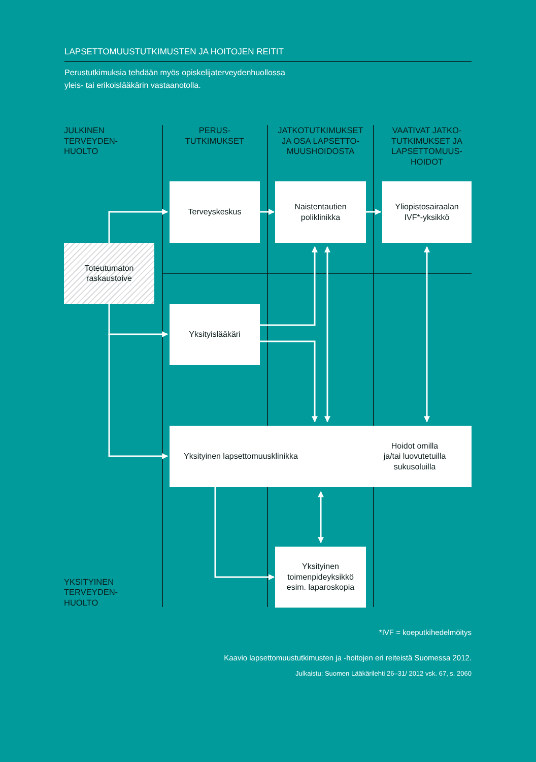LAPSETTOMUUSTUTKIMUSTEN JA HOITOJEN REITIT
Perustutkimuksia tehdään myös opiskelijaterveydenhuollossa
yleis- tai erikoislääkärin vastaanotolla.
JULKINEN
TERVEYDEN-
HUOLTO
PERUS-
TUTKIMUKSET
JATKOTUTKIMUKSET
JA OSA LAPSETTO-
MUUSHOIDOSTA
VAATIVAT JATKO-
TUTKIMUKSET JA
LAPSETTOMUUS-
HOIDOT
Terveyskeskus
Naistentautien
poliklinikka
Yliopistosairaalan
IVF*-yksikkö
Toteutumaton
raskaustoive
Yksityislääkäri
Yksityinen lapsettomuusklinikka Hoidot omilla
ja/tai luovutetuilla
sukusoluilla
Yksityinen
toimenpideyksikkö
esim. laparoskopia
YKSITYINEN
TERVEYDEN-
HUOLTO
*IVF = koeputkihedelmöitys
Kaavio lapsettomuustutkimusten ja -hoitojen eri reiteistä Suomessa 2012.
Julkaistu: Suomen Lääkärilehti 26–31/ 2012 vsk. 67, s. 2060